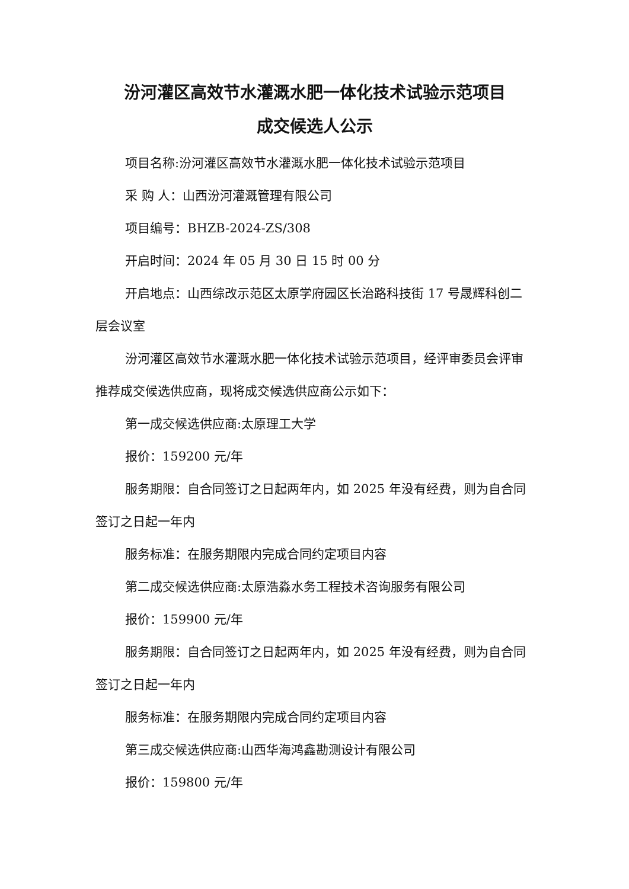汾河灌区高效节水灌溉水肥一体化技术试验示范项目
成交候选人公示
项目名称:汾河灌区高效节水灌溉水肥一体化技术试验示范项目
采 购 人：山西汾河灌溉管理有限公司
项目编号：BHZB-2024-ZS/308
开启时间：2024 年 05 月 30 日 15 时 00 分
开启地点：山西综改示范区太原学府园区长治路科技街 17 号晟辉科创二层会议室
汾河灌区高效节水灌溉水肥一体化技术试验示范项目，经评审委员会评审推荐成交候选供应商，现将成交候选供应商公示如下：
第一成交候选供应商:太原理工大学
报价：159200 元/年
服务期限：自合同签订之日起两年内，如 2025 年没有经费，则为自合同签订之日起一年内
服务标准：在服务期限内完成合同约定项目内容
第二成交候选供应商:太原浩淼水务工程技术咨询服务有限公司
报价：159900 元/年
服务期限：自合同签订之日起两年内，如 2025 年没有经费，则为自合同签订之日起一年内
服务标准：在服务期限内完成合同约定项目内容
第三成交候选供应商:山西华海鸿鑫勘测设计有限公司
报价：159800 元/年